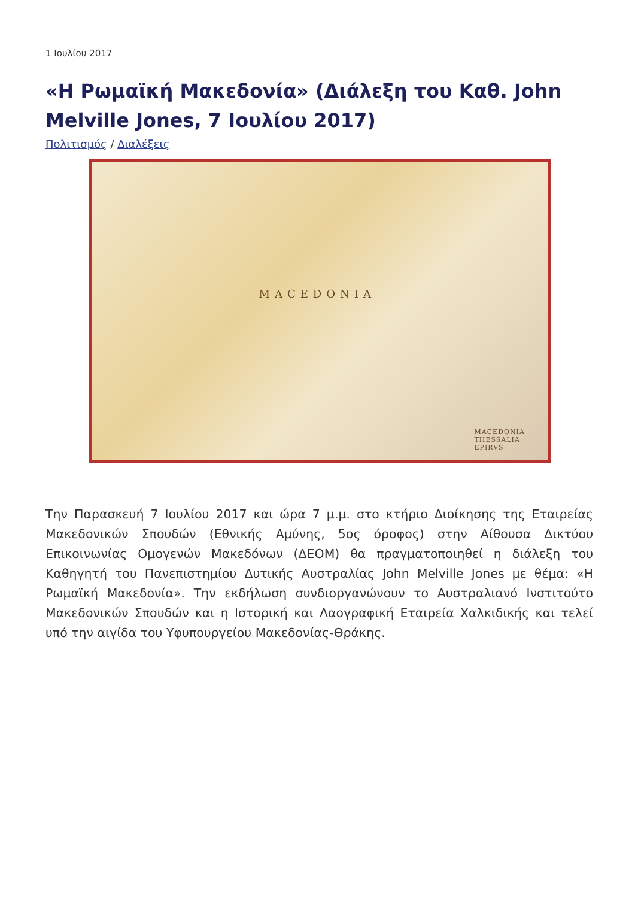1 Ιουλίου 2017
«Η Ρωμαϊκή Μακεδονία» (Διάλεξη του Καθ. John Melville Jones, 7 Ιουλίου 2017)
Πολιτισμός / Διαλέξεις
MACEDONIA
MACEDONIA THESSALIA EPIRVS
Την Παρασκευή 7 Ιουλίου 2017 και ώρα 7 μ.μ. στο κτήριο Διοίκησης της Εταιρείας Μακεδονικών Σπουδών (Εθνικής Αμύνης, 5ος όροφος) στην Αίθουσα Δικτύου Επικοινωνίας Ομογενών Μακεδόνων (ΔΕΟΜ) θα πραγματοποιηθεί η διάλεξη του Καθηγητή του Πανεπιστημίου Δυτικής Αυστραλίας John Melville Jones με θέμα: «Η Ρωμαϊκή Μακεδονία». Την εκδήλωση συνδιοργανώνουν το Αυστραλιανό Ινστιτούτο Μακεδονικών Σπουδών και η Ιστορική και Λαογραφική Εταιρεία Χαλκιδικής και τελεί υπό την αιγίδα του Υφυπουργείου Μακεδονίας-Θράκης.